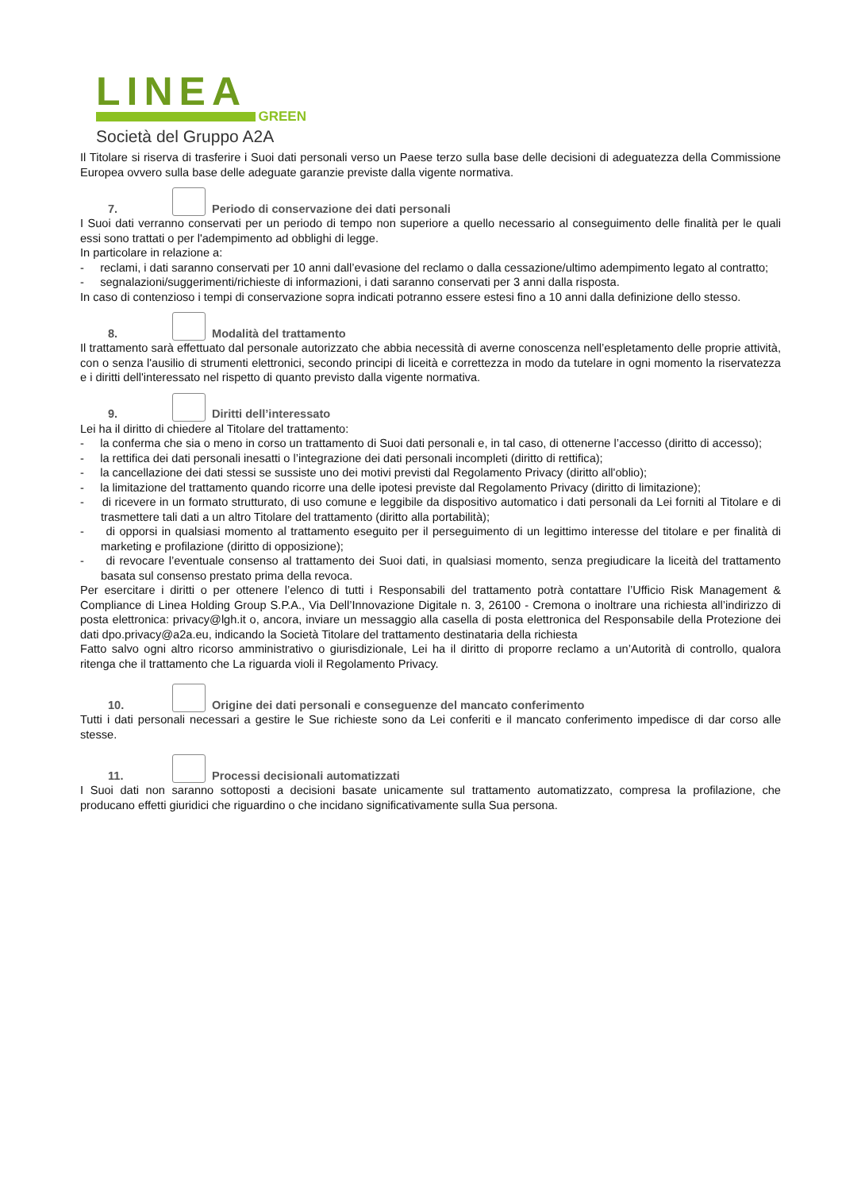LINEA
GREEN
Società del Gruppo A2A
Il Titolare si riserva di trasferire i Suoi dati personali verso un Paese terzo sulla base delle decisioni di adeguatezza della Commissione Europea ovvero sulla base delle adeguate garanzie previste dalla vigente normativa.
7. Periodo di conservazione dei dati personali
I Suoi dati verranno conservati per un periodo di tempo non superiore a quello necessario al conseguimento delle finalità per le quali essi sono trattati o per l'adempimento ad obblighi di legge.
In particolare in relazione a:
- reclami, i dati saranno conservati per 10 anni dall’evasione del reclamo o dalla cessazione/ultimo adempimento legato al contratto;
- segnalazioni/suggerimenti/richieste di informazioni, i dati saranno conservati per 3 anni dalla risposta.
In caso di contenzioso i tempi di conservazione sopra indicati potranno essere estesi fino a 10 anni dalla definizione dello stesso.
8. Modalità del trattamento
Il trattamento sarà effettuato dal personale autorizzato che abbia necessità di averne conoscenza nell’espletamento delle proprie attività, con o senza l'ausilio di strumenti elettronici, secondo principi di liceità e correttezza in modo da tutelare in ogni momento la riservatezza e i diritti dell'interessato nel rispetto di quanto previsto dalla vigente normativa.
9. Diritti dell’interessato
Lei ha il diritto di chiedere al Titolare del trattamento:
- la conferma che sia o meno in corso un trattamento di Suoi dati personali e, in tal caso, di ottenerne l’accesso (diritto di accesso);
- la rettifica dei dati personali inesatti o l’integrazione dei dati personali incompleti (diritto di rettifica);
- la cancellazione dei dati stessi se sussiste uno dei motivi previsti dal Regolamento Privacy (diritto all'oblio);
- la limitazione del trattamento quando ricorre una delle ipotesi previste dal Regolamento Privacy (diritto di limitazione);
- di ricevere in un formato strutturato, di uso comune e leggibile da dispositivo automatico i dati personali da Lei forniti al Titolare e di trasmettere tali dati a un altro Titolare del trattamento (diritto alla portabilità);
- di opporsi in qualsiasi momento al trattamento eseguito per il perseguimento di un legittimo interesse del titolare e per finalità di marketing e profilazione (diritto di opposizione);
- di revocare l’eventuale consenso al trattamento dei Suoi dati, in qualsiasi momento, senza pregiudicare la liceità del trattamento basata sul consenso prestato prima della revoca.
Per esercitare i diritti o per ottenere l’elenco di tutti i Responsabili del trattamento potrà contattare l’Ufficio Risk Management & Compliance di Linea Holding Group S.P.A., Via Dell’Innovazione Digitale n. 3, 26100 - Cremona o inoltrare una richiesta all’indirizzo di posta elettronica: privacy@lgh.it o, ancora, inviare un messaggio alla casella di posta elettronica del Responsabile della Protezione dei dati dpo.privacy@a2a.eu, indicando la Società Titolare del trattamento destinataria della richiesta
Fatto salvo ogni altro ricorso amministrativo o giurisdizionale, Lei ha il diritto di proporre reclamo a un’Autorità di controllo, qualora ritenga che il trattamento che La riguarda violi il Regolamento Privacy.
10. Origine dei dati personali e conseguenze del mancato conferimento
Tutti i dati personali necessari a gestire le Sue richieste sono da Lei conferiti e il mancato conferimento impedisce di dar corso alle stesse.
11. Processi decisionali automatizzati
I Suoi dati non saranno sottoposti a decisioni basate unicamente sul trattamento automatizzato, compresa la profilazione, che producano effetti giuridici che riguardino o che incidano significativamente sulla Sua persona.